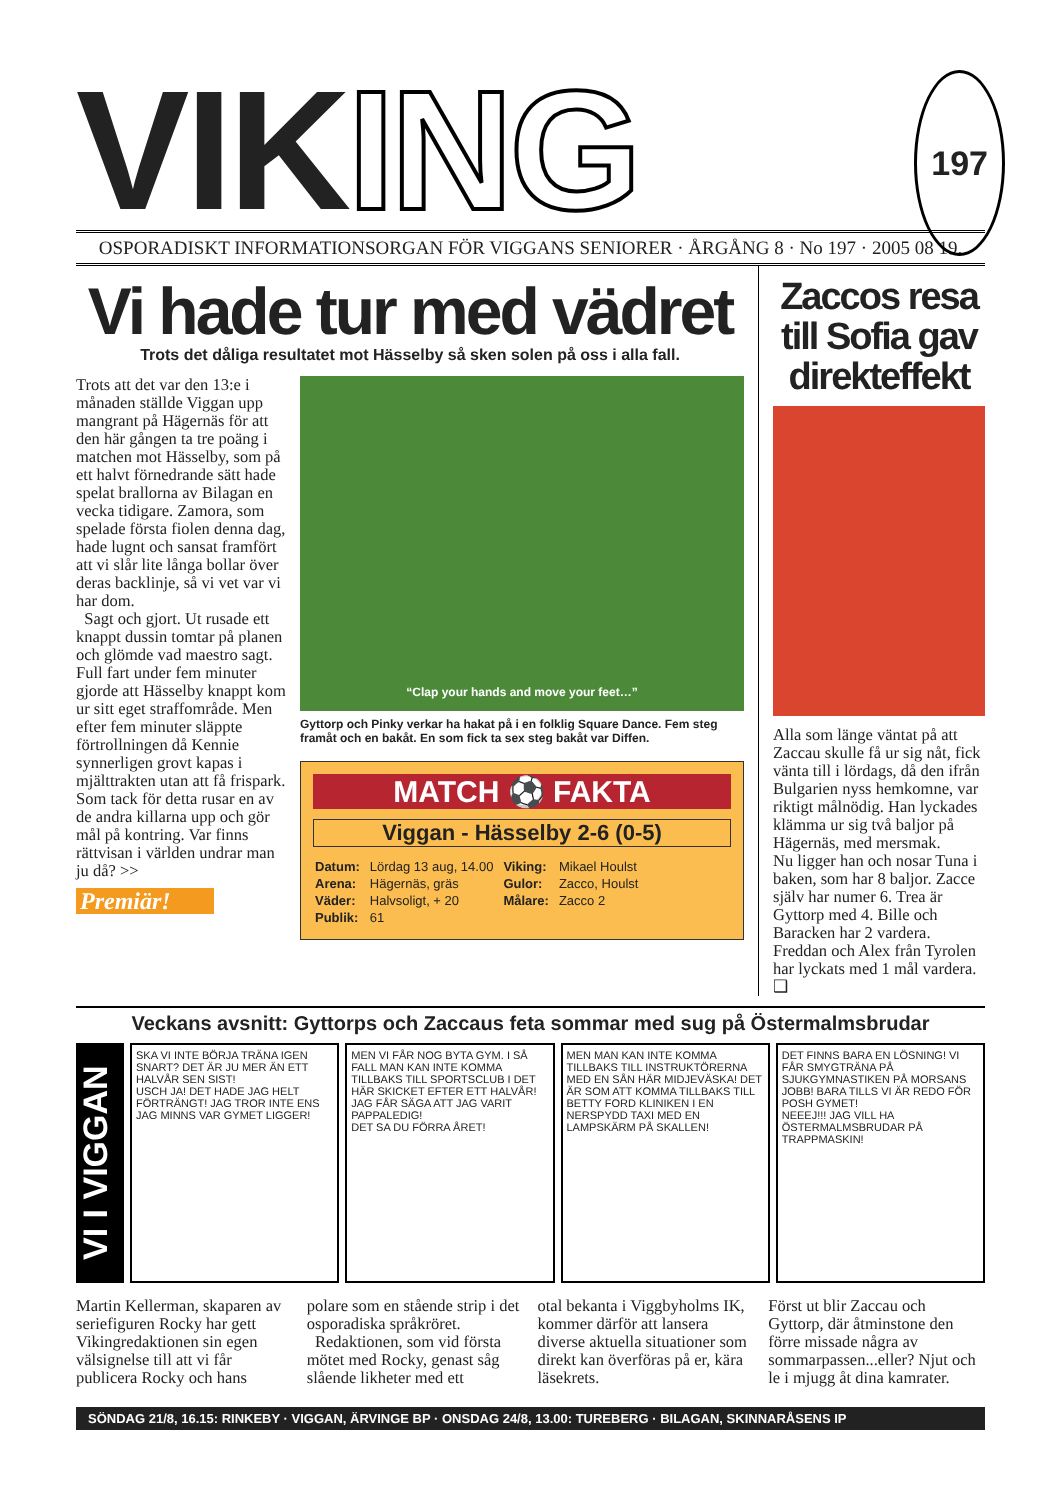VIKING 197
OSPORADISKT INFORMATIONSORGAN FÖR VIGGANS SENIORER · ÅRGÅNG 8 · No 197 · 2005 08 19.
Vi hade tur med vädret
Trots det dåliga resultatet mot Hässelby så sken solen på oss i alla fall.
Trots att det var den 13:e i månaden ställde Viggan upp mangrant på Hägernäs för att den här gången ta tre poäng i matchen mot Hässelby, som på ett halvt förnedrande sätt hade spelat brallorna av Bilagan en vecka tidigare. Zamora, som spelade första fiolen denna dag, hade lugnt och sansat framfört att vi slår lite långa bollar över deras backlinje, så vi vet var vi har dom.
Sagt och gjort. Ut rusade ett knappt dussin tomtar på planen och glömde vad maestro sagt. Full fart under fem minuter gjorde att Hässelby knappt kom ur sitt eget straffområde. Men efter fem minuter släppte förtrollningen då Kennie synnerligen grovt kapas i mjälttrakten utan att få frispark. Som tack för detta rusar en av de andra killarna upp och gör mål på kontring. Var finns rättvisan i världen undrar man ju då? >>
Premiär!
“Clap your hands and move your feet…”
Gyttorp och Pinky verkar ha hakat på i en folklig Square Dance. Fem steg framåt och en bakåt. En som fick ta sex steg bakåt var Diffen.
MATCH ⚽ FAKTA
Viggan - Hässelby 2-6 (0-5)
| Datum: | Lördag 13 aug, 14.00 | Viking: | Mikael Houlst |
| Arena: | Hägernäs, gräs | Gulor: | Zacco, Houlst |
| Väder: | Halvsoligt, + 20 | Målare: | Zacco 2 |
| Publik: | 61 | | |
Zaccos resa till Sofia gav direkteffekt
Alla som länge väntat på att Zaccau skulle få ur sig nåt, fick vänta till i lördags, då den ifrån Bulgarien nyss hemkomne, var riktigt målnödig. Han lyckades klämma ur sig två baljor på Hägernäs, med mersmak.
Nu ligger han och nosar Tuna i baken, som har 8 baljor. Zacce själv har numer 6. Trea är Gyttorp med 4. Bille och Baracken har 2 vardera. Freddan och Alex från Tyrolen har lyckats med 1 mål vardera. ❑
Veckans avsnitt: Gyttorps och Zaccaus feta sommar med sug på Östermalmsbrudar
VI I VIGGAN
SKA VI INTE BÖRJA TRÄNA IGEN SNART? DET ÄR JU MER ÄN ETT HALVÅR SEN SIST!
USCH JA! DET HADE JAG HELT FÖRTRÄNGT! JAG TROR INTE ENS JAG MINNS VAR GYMET LIGGER!
MEN VI FÅR NOG BYTA GYM. I SÅ FALL MAN KAN INTE KOMMA TILLBAKS TILL SPORTSCLUB I DET HÄR SKICKET EFTER ETT HALVÅR! JAG FÅR SÄGA ATT JAG VARIT PAPPALEDIG!
DET SA DU FÖRRA ÅRET!
MEN MAN KAN INTE KOMMA TILLBAKS TILL INSTRUKTÖRERNA MED EN SÅN HÄR MIDJEVÄSKA! DET ÄR SOM ATT KOMMA TILLBAKS TILL BETTY FORD KLINIKEN I EN NERSPYDD TAXI MED EN LAMPSKÄRM PÅ SKALLEN!
DET FINNS BARA EN LÖSNING! VI FÅR SMYGTRÄNA PÅ SJUKGYMNASTIKEN PÅ MORSANS JOBB! BARA TILLS VI ÄR REDO FÖR POSH GYMET!
NEEEJ!!! JAG VILL HA ÖSTERMALMSBRUDAR PÅ TRAPPMASKIN!
Martin Kellerman, skaparen av seriefiguren Rocky har gett Vikingredaktionen sin egen välsignelse till att vi får publicera Rocky och hans
polare som en stående strip i det osporadiska språkröret.
Redaktionen, som vid första mötet med Rocky, genast såg slående likheter med ett
otal bekanta i Viggbyholms IK, kommer därför att lansera diverse aktuella situationer som direkt kan överföras på er, kära läsekrets.
Först ut blir Zaccau och Gyttorp, där åtminstone den förre missade några av sommarpassen...eller? Njut och le i mjugg åt dina kamrater.
SÖNDAG 21/8, 16.15: RINKEBY · VIGGAN, ÄRVINGE BP · ONSDAG 24/8, 13.00: TUREBERG · BILAGAN, SKINNARÅSENS IP